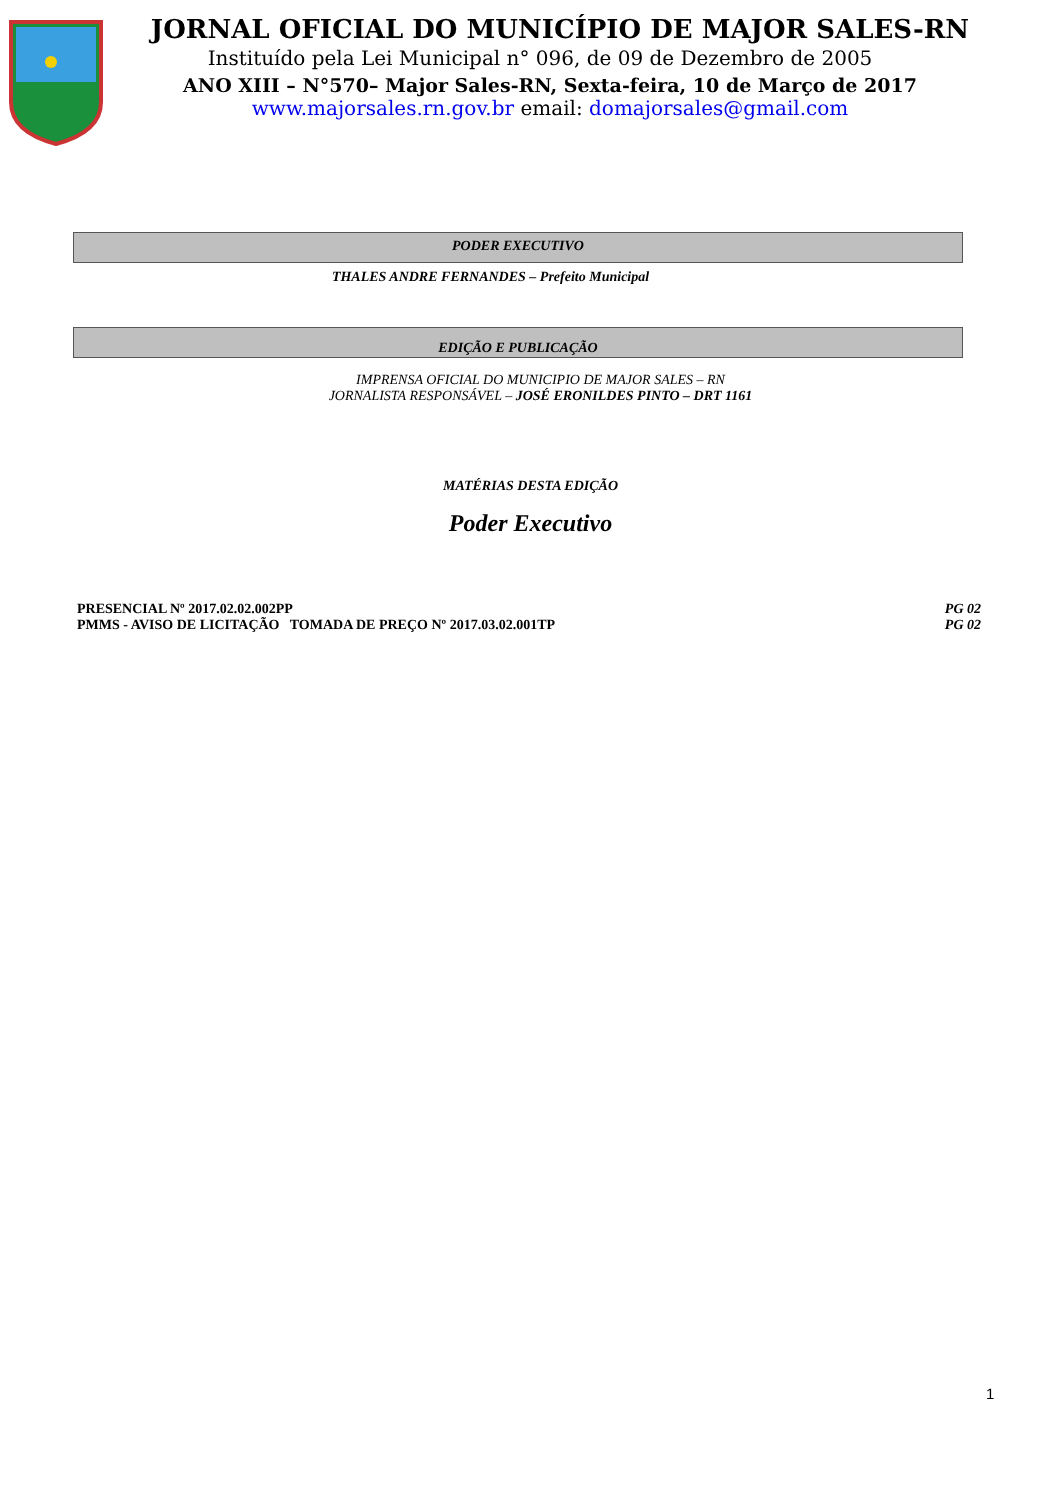JORNAL OFICIAL DO MUNICÍPIO DE MAJOR SALES-RN
Instituído pela Lei Municipal n° 096, de 09 de Dezembro de 2005
ANO XIII – N°570– Major Sales-RN, Sexta-feira, 10 de Março de 2017
www.majorsales.rn.gov.br email: domajorsales@gmail.com
PODER EXECUTIVO
THALES ANDRE FERNANDES – Prefeito Municipal
EDIÇÃO E PUBLICAÇÃO
IMPRENSA OFICIAL DO MUNICIPIO DE MAJOR SALES – RN
JORNALISTA RESPONSÁVEL – JOSÉ ERONILDES PINTO – DRT 1161
MATÉRIAS DESTA EDIÇÃO
Poder Executivo
PRESENCIAL Nº 2017.02.02.002PP PG 02
PMMS - AVISO DE LICITAÇÃO TOMADA DE PREÇO Nº 2017.03.02.001TP PG 02
1